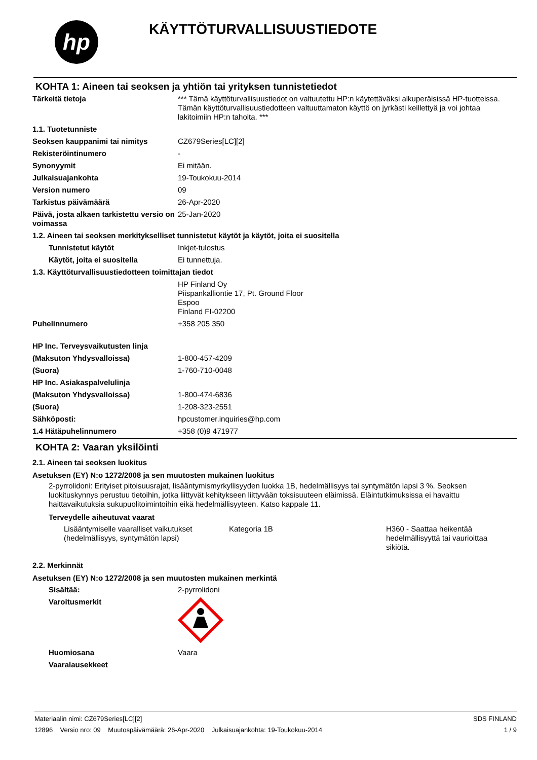hp
KÄYTTÖTURVALLISUUSTIEDOTE
KOHTA 1: Aineen tai seoksen ja yhtiön tai yrityksen tunnistetiedot
| Tärkeitä tietoja | *** Tämä käyttöturvallisuustiedot on valtuutettu HP:n käytettäväksi alkuperäisissä HP-tuotteissa. Tämän käyttöturvallisuustiedotteen valtuuttamaton käyttö on jyrkästi keillettyä ja voi johtaa lakitoimiin HP:n taholta. *** |
| 1.1. Tuotetunniste | |
| Seoksen kauppanimi tai nimitys | CZ679Series[LC][2] |
| Rekisteröintinumero | - |
| Synonyymit | Ei mitään. |
| Julkaisuajankohta | 19-Toukokuu-2014 |
| Version numero | 09 |
| Tarkistus päivämäärä | 26-Apr-2020 |
| Päivä, josta alkaen tarkistettu versio on voimassa | 25-Jan-2020 |
| 1.2. Aineen tai seoksen merkitykselliset tunnistetut käytöt ja käytöt, joita ei suositella | |
| Tunnistetut käytöt | Inkjet-tulostus |
| Käytöt, joita ei suositella | Ei tunnettuja. |
| 1.3. Käyttöturvallisuustiedotteen toimittajan tiedot | |
| | HP Finland Oy Piispankalliontie 17, Pt. Ground Floor Espoo Finland FI-02200 |
| Puhelinnumero | +358 205 350 |
| HP Inc. Terveysvaikutusten linja | |
| (Maksuton Yhdysvalloissa) | 1-800-457-4209 |
| (Suora) | 1-760-710-0048 |
| HP Inc. Asiakaspalvelulinja | |
| (Maksuton Yhdysvalloissa) | 1-800-474-6836 |
| (Suora) | 1-208-323-2551 |
| Sähköposti: | hpcustomer.inquiries@hp.com |
| 1.4 Hätäpuhelinnumero | +358 (0)9 471977 |
KOHTA 2: Vaaran yksilöinti
2.1. Aineen tai seoksen luokitus
Asetuksen (EY) N:o 1272/2008 ja sen muutosten mukainen luokitus
2-pyrrolidoni: Erityiset pitoisuusrajat, lisääntymismyrkyllisyyden luokka 1B, hedelmällisyys tai syntymätön lapsi 3 %. Seoksen luokituskynnys perustuu tietoihin, jotka liittyvät kehitykseen liittyvään toksisuuteen eläimissä. Eläintutkimuksissa ei havaittu haittavaikutuksia sukupuolitoimintoihin eikä hedelmällisyyteen. Katso kappale 11.
Terveydelle aiheutuvat vaarat
| Lisääntymiselle vaaralliset vaikutukset (hedelmällisyys, syntymätön lapsi) | Kategoria 1B | H360 - Saattaa heikentää hedelmällisyyttä tai vaurioittaa sikiötä. |
2.2. Merkinnät
Asetuksen (EY) N:o 1272/2008 ja sen muutosten mukainen merkintä
| Sisältää: | 2-pyrrolidoni |
| Varoitusmerkit | |
| Huomiosana | Vaara |
| Vaaralausekkeet | |
Materiaalin nimi: CZ679Series[LC][2]
12896 Versio nro: 09 Muutospäivämäärä: 26-Apr-2020 Julkaisuajankohta: 19-Toukokuu-2014
SDS FINLAND
1 / 9